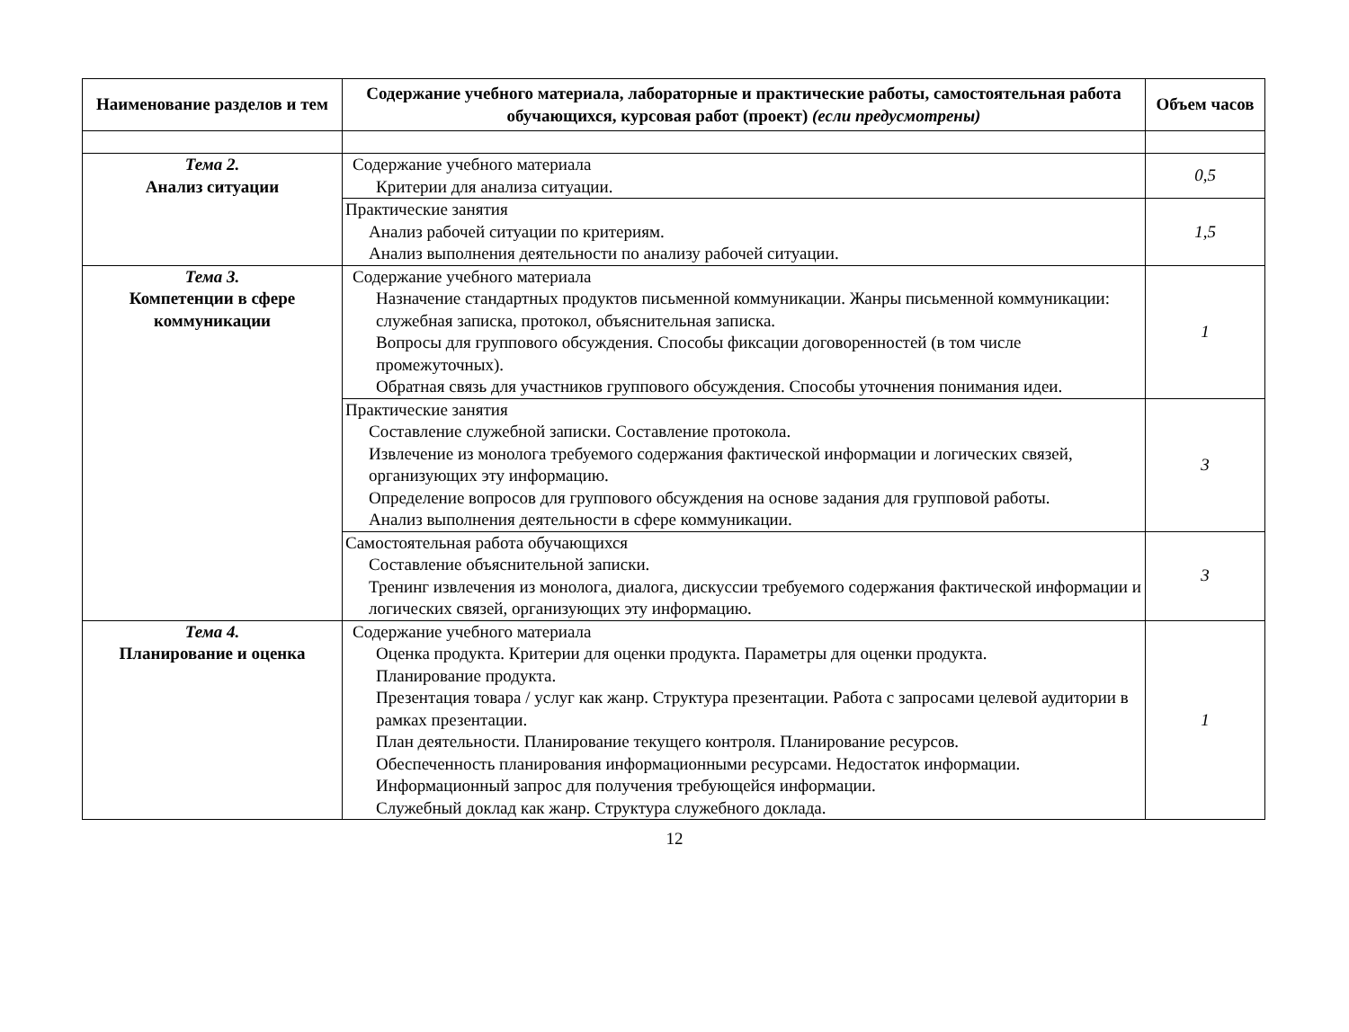| Наименование разделов и тем | Содержание учебного материала, лабораторные и практические работы, самостоятельная работа обучающихся, курсовая работ (проект) (если предусмотрены) | Объем часов |
| --- | --- | --- |
| Тема 2. Анализ ситуации | Содержание учебного материала Критерии для анализа ситуации. | 0,5 |
| | Практические занятия Анализ рабочей ситуации по критериям. Анализ выполнения деятельности по анализу рабочей ситуации. | 1,5 |
| Тема 3. Компетенции в сфере коммуникации | Содержание учебного материала Назначение стандартных продуктов письменной коммуникации. Жанры письменной коммуникации: служебная записка, протокол, объяснительная записка. Вопросы для группового обсуждения. Способы фиксации договоренностей (в том числе промежуточных). Обратная связь для участников группового обсуждения. Способы уточнения понимания идеи. | 1 |
| | Практические занятия Составление служебной записки. Составление протокола. Извлечение из монолога требуемого содержания фактической информации и логических связей, организующих эту информацию. Определение вопросов для группового обсуждения на основе задания для групповой работы. Анализ выполнения деятельности в сфере коммуникации. | 3 |
| | Самостоятельная работа обучающихся Составление объяснительной записки. Тренинг извлечения из монолога, диалога, дискуссии требуемого содержания фактической информации и логических связей, организующих эту информацию. | 3 |
| Тема 4. Планирование и оценка | Содержание учебного материала Оценка продукта. Критерии для оценки продукта. Параметры для оценки продукта. Планирование продукта. Презентация товара / услуг как жанр. Структура презентации. Работа с запросами целевой аудитории в рамках презентации. План деятельности. Планирование текущего контроля. Планирование ресурсов. Обеспеченность планирования информационными ресурсами. Недостаток информации. Информационный запрос для получения требующейся информации. Служебный доклад как жанр. Структура служебного доклада. | 1 |
12